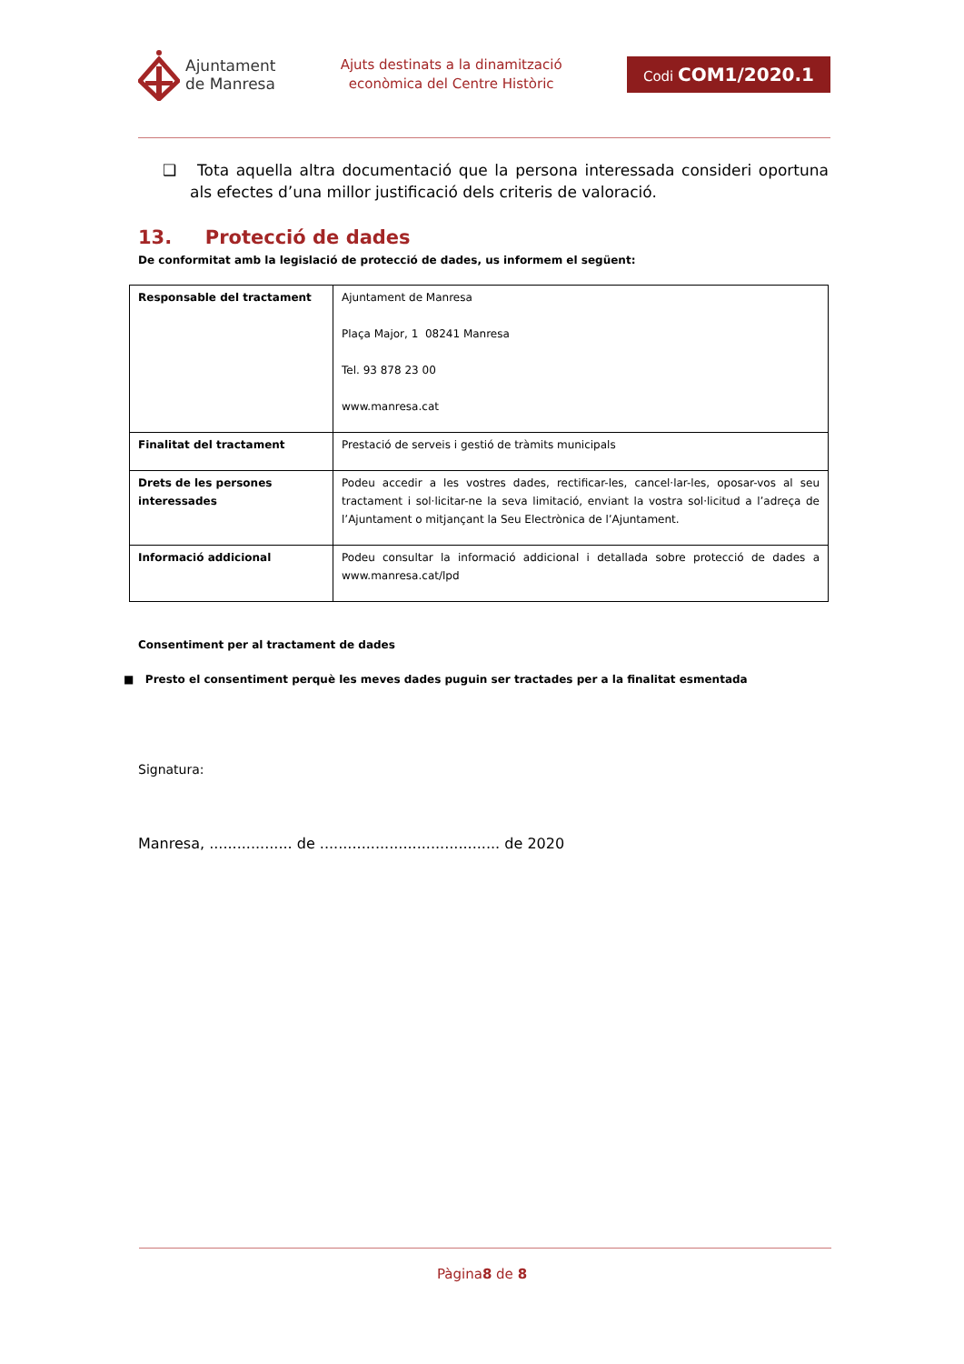Ajuntament
de Manresa
Ajuts destinats a la dinamització
econòmica del Centre Històric
Codi COM1/2020.1
❑ Tota aquella altra documentació que la persona interessada consideri oportuna als efectes d’una millor justificació dels criteris de valoració.
13. Protecció de dades
De conformitat amb la legislació de protecció de dades, us informem el següent:
| Responsable del tractament | Ajuntament de Manresa Plaça Major, 1 08241 Manresa Tel. 93 878 23 00 www.manresa.cat |
| Finalitat del tractament | Prestació de serveis i gestió de tràmits municipals |
| Drets de les persones interessades | Podeu accedir a les vostres dades, rectificar-les, cancel·lar-les, oposar-vos al seu tractament i sol·licitar-ne la seva limitació, enviant la vostra sol·licitud a l’adreça de l’Ajuntament o mitjançant la Seu Electrònica de l’Ajuntament. |
| Informació addicional | Podeu consultar la informació addicional i detallada sobre protecció de dades a www.manresa.cat/lpd |
Consentiment per al tractament de dades
■ Presto el consentiment perquè les meves dades puguin ser tractades per a la finalitat esmentada
Signatura:
Manresa, .................. de ....................................... de 2020
Pàgina8 de 8